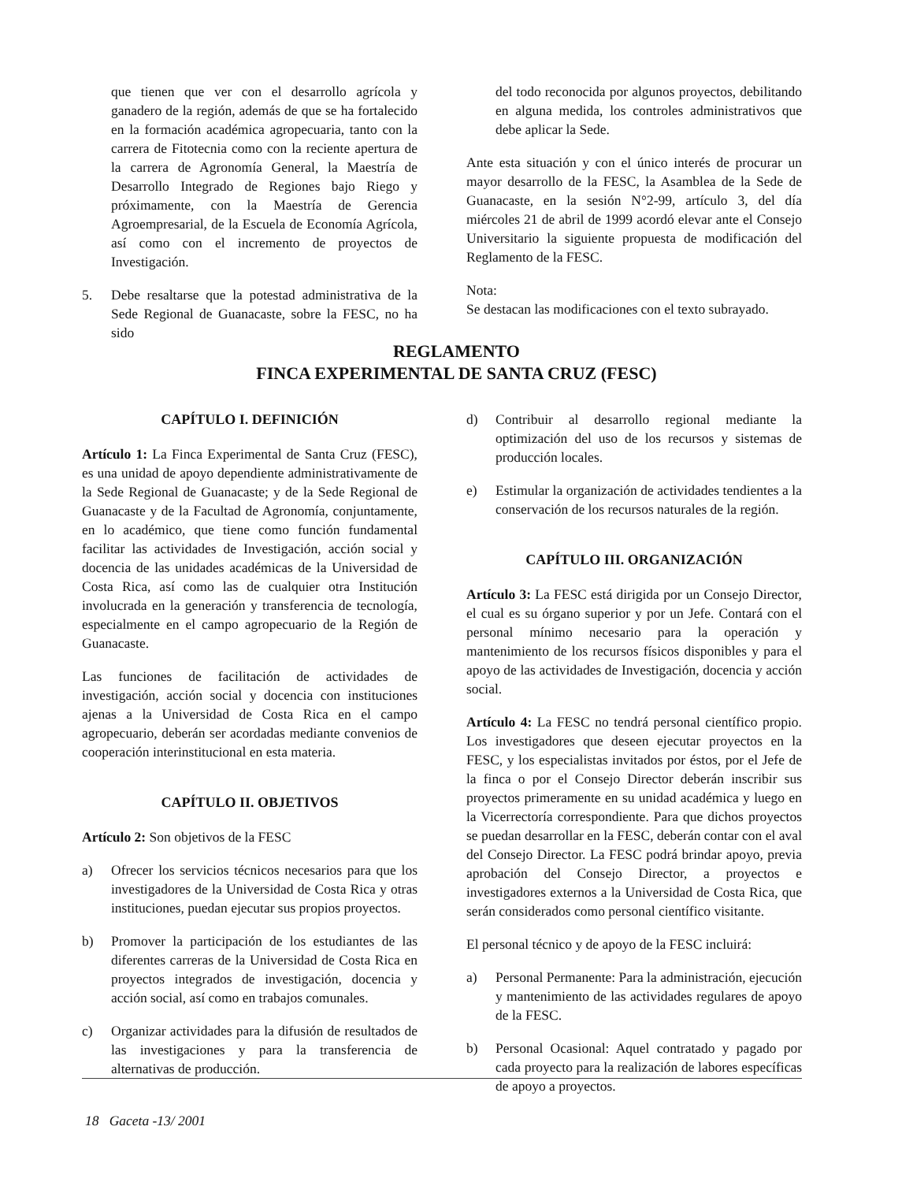que tienen que ver con el desarrollo agrícola y ganadero de la región, además de que se ha fortalecido en la formación académica agropecuaria, tanto con la carrera de Fitotecnia como con la reciente apertura de la carrera de Agronomía General, la Maestría de Desarrollo Integrado de Regiones bajo Riego y próximamente, con la Maestría de Gerencia Agroempresarial, de la Escuela de Economía Agrícola, así como con el incremento de proyectos de Investigación.
5. Debe resaltarse que la potestad administrativa de la Sede Regional de Guanacaste, sobre la FESC, no ha sido
del todo reconocida por algunos proyectos, debilitando en alguna medida, los controles administrativos que debe aplicar la Sede.
Ante esta situación y con el único interés de procurar un mayor desarrollo de la FESC, la Asamblea de la Sede de Guanacaste, en la sesión N°2-99, artículo 3, del día miércoles 21 de abril de 1999 acordó elevar ante el Consejo Universitario la siguiente propuesta de modificación del Reglamento de la FESC.
Nota:
Se destacan las modificaciones con el texto subrayado.
REGLAMENTO
FINCA EXPERIMENTAL DE SANTA CRUZ (FESC)
CAPÍTULO I. DEFINICIÓN
Artículo 1: La Finca Experimental de Santa Cruz (FESC), es una unidad de apoyo dependiente administrativamente de la Sede Regional de Guanacaste; y de la Sede Regional de Guanacaste y de la Facultad de Agronomía, conjuntamente, en lo académico, que tiene como función fundamental facilitar las actividades de Investigación, acción social y docencia de las unidades académicas de la Universidad de Costa Rica, así como las de cualquier otra Institución involucrada en la generación y transferencia de tecnología, especialmente en el campo agropecuario de la Región de Guanacaste.
Las funciones de facilitación de actividades de investigación, acción social y docencia con instituciones ajenas a la Universidad de Costa Rica en el campo agropecuario, deberán ser acordadas mediante convenios de cooperación interinstitucional en esta materia.
CAPÍTULO II. OBJETIVOS
Artículo 2: Son objetivos de la FESC
a) Ofrecer los servicios técnicos necesarios para que los investigadores de la Universidad de Costa Rica y otras instituciones, puedan ejecutar sus propios proyectos.
b) Promover la participación de los estudiantes de las diferentes carreras de la Universidad de Costa Rica en proyectos integrados de investigación, docencia y acción social, así como en trabajos comunales.
c) Organizar actividades para la difusión de resultados de las investigaciones y para la transferencia de alternativas de producción.
d) Contribuir al desarrollo regional mediante la optimización del uso de los recursos y sistemas de producción locales.
e) Estimular la organización de actividades tendientes a la conservación de los recursos naturales de la región.
CAPÍTULO III. ORGANIZACIÓN
Artículo 3: La FESC está dirigida por un Consejo Director, el cual es su órgano superior y por un Jefe. Contará con el personal mínimo necesario para la operación y mantenimiento de los recursos físicos disponibles y para el apoyo de las actividades de Investigación, docencia y acción social.
Artículo 4: La FESC no tendrá personal científico propio. Los investigadores que deseen ejecutar proyectos en la FESC, y los especialistas invitados por éstos, por el Jefe de la finca o por el Consejo Director deberán inscribir sus proyectos primeramente en su unidad académica y luego en la Vicerrectoría correspondiente. Para que dichos proyectos se puedan desarrollar en la FESC, deberán contar con el aval del Consejo Director. La FESC podrá brindar apoyo, previa aprobación del Consejo Director, a proyectos e investigadores externos a la Universidad de Costa Rica, que serán considerados como personal científico visitante.
El personal técnico y de apoyo de la FESC incluirá:
a) Personal Permanente: Para la administración, ejecución y mantenimiento de las actividades regulares de apoyo de la FESC.
b) Personal Ocasional: Aquel contratado y pagado por cada proyecto para la realización de labores específicas de apoyo a proyectos.
18 Gaceta -13/ 2001